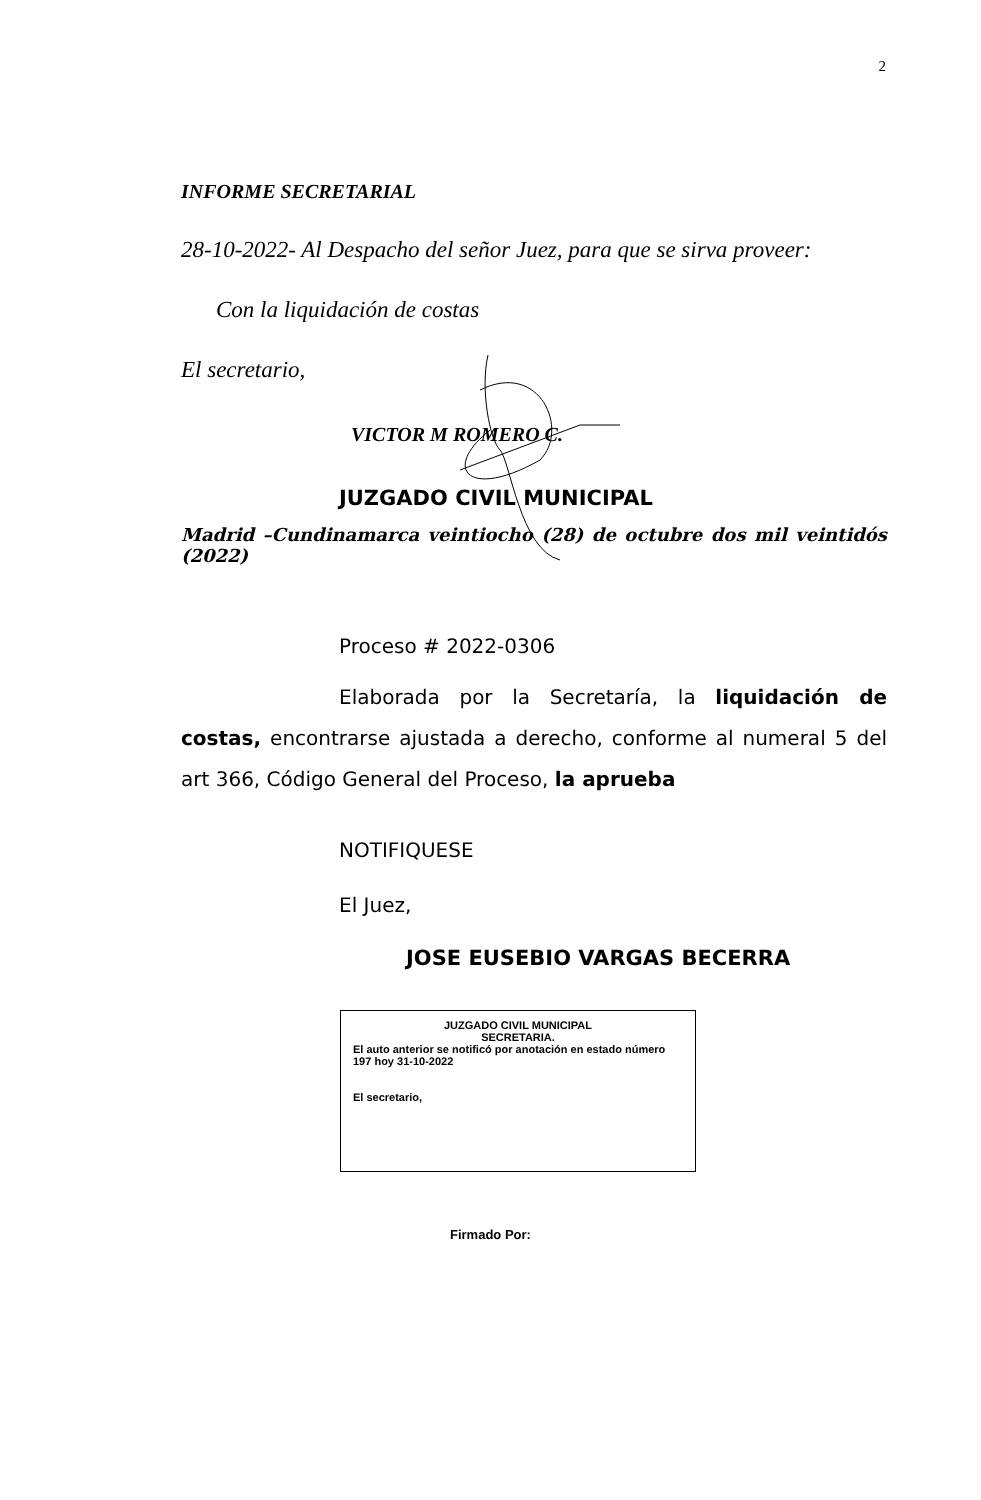2
INFORME SECRETARIAL
28-10-2022- Al Despacho del señor Juez, para que se sirva proveer:
Con la liquidación de costas
El secretario,
VICTOR M ROMERO C.
JUZGADO CIVIL MUNICIPAL
Madrid –Cundinamarca veintiocho (28) de octubre dos mil veintidós (2022)
Proceso # 2022-0306
Elaborada por la Secretaría, la liquidación de costas, encontrarse ajustada a derecho, conforme al numeral 5 del art 366, Código General del Proceso, la aprueba
NOTIFIQUESE
El Juez,
JOSE EUSEBIO VARGAS BECERRA
JUZGADO CIVIL MUNICIPAL
SECRETARIA.
El auto anterior se notificó por anotación en estado número 197 hoy 31-10-2022
El secretario,
Firmado Por: